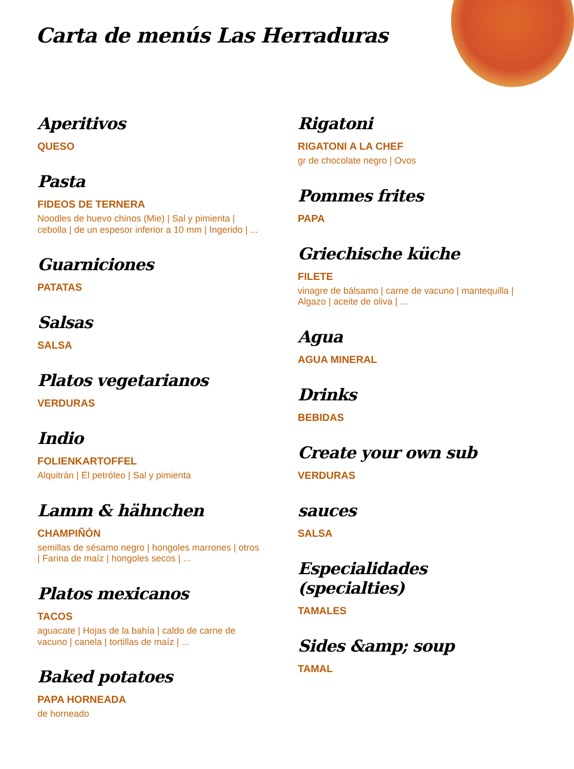Carta de menús Las Herraduras
Aperitivos
QUESO
Pasta
FIDEOS DE TERNERA
Noodles de huevo chinos (Mie) | Sal y pimienta | cebolla | de un espesor inferior a 10 mm | Ingerido | ...
Guarniciones
PATATAS
Salsas
SALSA
Platos vegetarianos
VERDURAS
Indio
FOLIENKARTOFFEL
Alquitrán | El petróleo | Sal y pimienta
Lamm & hähnchen
CHAMPIÑÓN
semillas de sésamo negro | hongoles marrones | otros | Farina de maíz | hongoles secos | ...
Platos mexicanos
TACOS
aguacate | Hojas de la bahía | caldo de carne de vacuno | canela | tortillas de maíz | ...
Baked potatoes
PAPA HORNEADA
de horneado
Rigatoni
RIGATONI A LA CHEF
gr de chocolate negro | Ovos
Pommes frites
PAPA
Griechische küche
FILETE
vinagre de bálsamo | carne de vacuno | mantequilla | Algazo | aceite de oliva | ...
Agua
AGUA MINERAL
Drinks
BEBIDAS
Create your own sub
VERDURAS
sauces
SALSA
Especialidades (specialties)
TAMALES
Sides &amp; soup
TAMAL